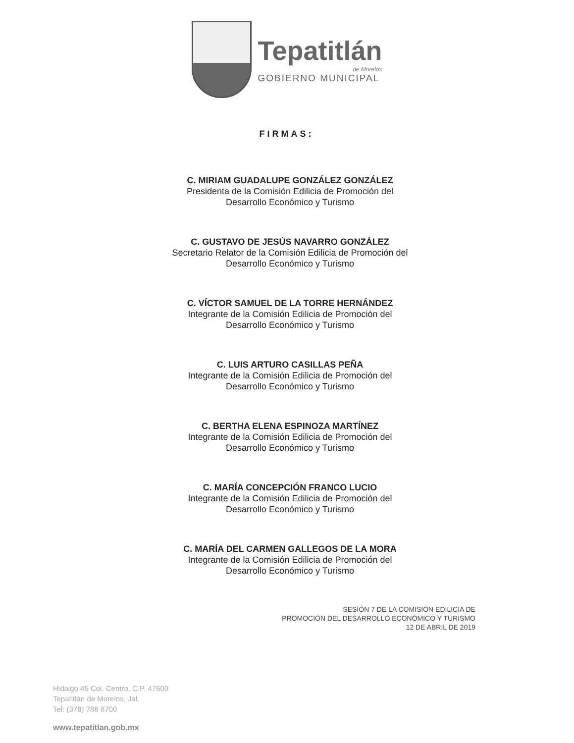Tepatitlán
de Morelos
GOBIERNO MUNICIPAL
FIRMAS:
C. MIRIAM GUADALUPE GONZÁLEZ GONZÁLEZ
Presidenta de la Comisión Edilicia de Promoción del
Desarrollo Económico y Turismo
C. GUSTAVO DE JESÚS NAVARRO GONZÁLEZ
Secretario Relator de la Comisión Edilicia de Promoción del
Desarrollo Económico y Turismo
C. VÍCTOR SAMUEL DE LA TORRE HERNÁNDEZ
Integrante de la Comisión Edilicia de Promoción del
Desarrollo Económico y Turismo
C. LUIS ARTURO CASILLAS PEÑA
Integrante de la Comisión Edilicia de Promoción del
Desarrollo Económico y Turismo
C. BERTHA ELENA ESPINOZA MARTÍNEZ
Integrante de la Comisión Edilicia de Promoción del
Desarrollo Económico y Turismo
C. MARÍA CONCEPCIÓN FRANCO LUCIO
Integrante de la Comisión Edilicia de Promoción del
Desarrollo Económico y Turismo
C. MARÍA DEL CARMEN GALLEGOS DE LA MORA
Integrante de la Comisión Edilicia de Promoción del
Desarrollo Económico y Turismo
SESIÓN 7 DE LA COMISIÓN EDILICIA DE
PROMOCIÓN DEL DESARROLLO ECONÓMICO Y TURISMO
12 DE ABRIL DE 2019
Hidalgo 45 Col. Centro, C.P. 47600
Tepatitlán de Morelos, Jal.
Tel: (378) 788 8700
www.tepatitlan.gob.mx